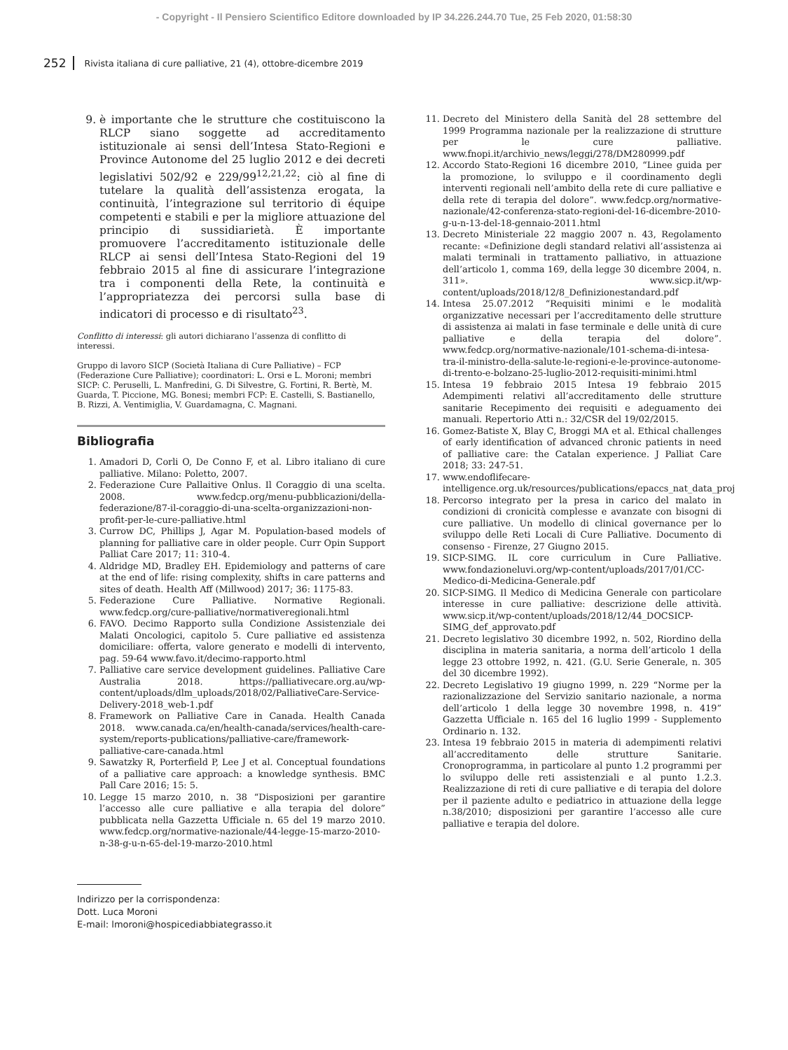- Copyright - Il Pensiero Scientifico Editore downloaded by IP 34.226.244.70 Tue, 25 Feb 2020, 01:58:30
252 Rivista italiana di cure palliative, 21 (4), ottobre-dicembre 2019
9. è importante che le strutture che costituiscono la RLCP siano soggette ad accreditamento istituzionale ai sensi dell’Intesa Stato-Regioni e Province Autonome del 25 luglio 2012 e dei decreti legislativi 502/92 e 229/99<sup>12,21,22</sup>: ciò al fine di tutelare la qualità dell’assistenza erogata, la continuità, l’integrazione sul territorio di équipe competenti e stabili e per la migliore attuazione del principio di sussidiarietà. È importante promuovere l’accreditamento istituzionale delle RLCP ai sensi dell’Intesa Stato-Regioni del 19 febbraio 2015 al fine di assicurare l’integrazione tra i componenti della Rete, la continuità e l’appropriatezza dei percorsi sulla base di indicatori di processo e di risultato<sup>23</sup>.
Conflitto di interessi: gli autori dichiarano l’assenza di conflitto di interessi.
Gruppo di lavoro SICP (Società Italiana di Cure Palliative) – FCP (Federazione Cure Palliative); coordinatori: L. Orsi e L. Moroni; membri SICP: C. Peruselli, L. Manfredini, G. Di Silvestre, G. Fortini, R. Bertè, M. Guarda, T. Piccione, MG. Bonesi; membri FCP: E. Castelli, S. Bastianello, B. Rizzi, A. Ventimiglia, V. Guardamagna, C. Magnani.
Bibliografia
1. Amadori D, Corli O, De Conno F, et al. Libro italiano di cure palliative. Milano: Poletto, 2007.
2. Federazione Cure Pallaitive Onlus. Il Coraggio di una scelta. 2008. www.fedcp.org/menu-pubblicazioni/della-federazione/87-il-coraggio-di-una-scelta-organizzazioni-non-profit-per-le-cure-palliative.html
3. Currow DC, Phillips J, Agar M. Population-based models of planning for palliative care in older people. Curr Opin Support Palliat Care 2017; 11: 310-4.
4. Aldridge MD, Bradley EH. Epidemiology and patterns of care at the end of life: rising complexity, shifts in care patterns and sites of death. Health Aff (Millwood) 2017; 36: 1175-83.
5. Federazione Cure Palliative. Normative Regionali. www.fedcp.org/cure-palliative/normativeregionali.html
6. FAVO. Decimo Rapporto sulla Condizione Assistenziale dei Malati Oncologici, capitolo 5. Cure palliative ed assistenza domiciliare: offerta, valore generato e modelli di intervento, pag. 59-64 www.favo.it/decimo-rapporto.html
7. Palliative care service development guidelines. Palliative Care Australia 2018. https://palliativecare.org.au/wp-content/uploads/dlm_uploads/2018/02/PalliativeCare-Service-Delivery-2018_web-1.pdf
8. Framework on Palliative Care in Canada. Health Canada 2018. www.canada.ca/en/health-canada/services/health-care-system/reports-publications/palliative-care/framework-palliative-care-canada.html
9. Sawatzky R, Porterfield P, Lee J et al. Conceptual foundations of a palliative care approach: a knowledge synthesis. BMC Pall Care 2016; 15: 5.
10. Legge 15 marzo 2010, n. 38 “Disposizioni per garantire l’accesso alle cure palliative e alla terapia del dolore” pubblicata nella Gazzetta Ufficiale n. 65 del 19 marzo 2010. www.fedcp.org/normative-nazionale/44-legge-15-marzo-2010-n-38-g-u-n-65-del-19-marzo-2010.html
11. Decreto del Ministero della Sanità del 28 settembre del 1999 Programma nazionale per la realizzazione di strutture per le cure palliative. www.fnopi.it/archivio_news/leggi/278/DM280999.pdf
12. Accordo Stato-Regioni 16 dicembre 2010, “Linee guida per la promozione, lo sviluppo e il coordinamento degli interventi regionali nell’ambito della rete di cure palliative e della rete di terapia del dolore”. www.fedcp.org/normative-nazionale/42-conferenza-stato-regioni-del-16-dicembre-2010-g-u-n-13-del-18-gennaio-2011.html
13. Decreto Ministeriale 22 maggio 2007 n. 43, Regolamento recante: «Definizione degli standard relativi all’assistenza ai malati terminali in trattamento palliativo, in attuazione dell’articolo 1, comma 169, della legge 30 dicembre 2004, n. 311». www.sicp.it/wp-content/uploads/2018/12/8_Definizionestandard.pdf
14. Intesa 25.07.2012 “Requisiti minimi e le modalità organizzative necessari per l’accreditamento delle strutture di assistenza ai malati in fase terminale e delle unità di cure palliative e della terapia del dolore”. www.fedcp.org/normative-nazionale/101-schema-di-intesa-tra-il-ministro-della-salute-le-regioni-e-le-province-autonome-di-trento-e-bolzano-25-luglio-2012-requisiti-minimi.html
15. Intesa 19 febbraio 2015 Intesa 19 febbraio 2015 Adempimenti relativi all’accreditamento delle strutture sanitarie Recepimento dei requisiti e adeguamento dei manuali. Repertorio Atti n.: 32/CSR del 19/02/2015.
16. Gomez-Batiste X, Blay C, Broggi MA et al. Ethical challenges of early identification of advanced chronic patients in need of palliative care: the Catalan experience. J Palliat Care 2018; 33: 247-51.
17. www.endoflifecare-intelligence.org.uk/resources/publications/epaccs_nat_data_proj
18. Percorso integrato per la presa in carico del malato in condizioni di cronicità complesse e avanzate con bisogni di cure palliative. Un modello di clinical governance per lo sviluppo delle Reti Locali di Cure Palliative. Documento di consenso - Firenze, 27 Giugno 2015.
19. SICP-SIMG. IL core curriculum in Cure Palliative. www.fondazioneluvi.org/wp-content/uploads/2017/01/CC-Medico-di-Medicina-Generale.pdf
20. SICP-SIMG. Il Medico di Medicina Generale con particolare interesse in cure palliative: descrizione delle attività. www.sicp.it/wp-content/uploads/2018/12/44_DOCSICP-SIMG_def_approvato.pdf
21. Decreto legislativo 30 dicembre 1992, n. 502, Riordino della disciplina in materia sanitaria, a norma dell’articolo 1 della legge 23 ottobre 1992, n. 421. (G.U. Serie Generale, n. 305 del 30 dicembre 1992).
22. Decreto Legislativo 19 giugno 1999, n. 229 “Norme per la razionalizzazione del Servizio sanitario nazionale, a norma dell’articolo 1 della legge 30 novembre 1998, n. 419” Gazzetta Ufficiale n. 165 del 16 luglio 1999 - Supplemento Ordinario n. 132.
23. Intesa 19 febbraio 2015 in materia di adempimenti relativi all’accreditamento delle strutture Sanitarie. Cronoprogramma, in particolare al punto 1.2 programmi per lo sviluppo delle reti assistenziali e al punto 1.2.3. Realizzazione di reti di cure palliative e di terapia del dolore per il paziente adulto e pediatrico in attuazione della legge n.38/2010; disposizioni per garantire l’accesso alle cure palliative e terapia del dolore.
Indirizzo per la corrispondenza:
Dott. Luca Moroni
E-mail: lmoroni@hospicediabbiategrasso.it